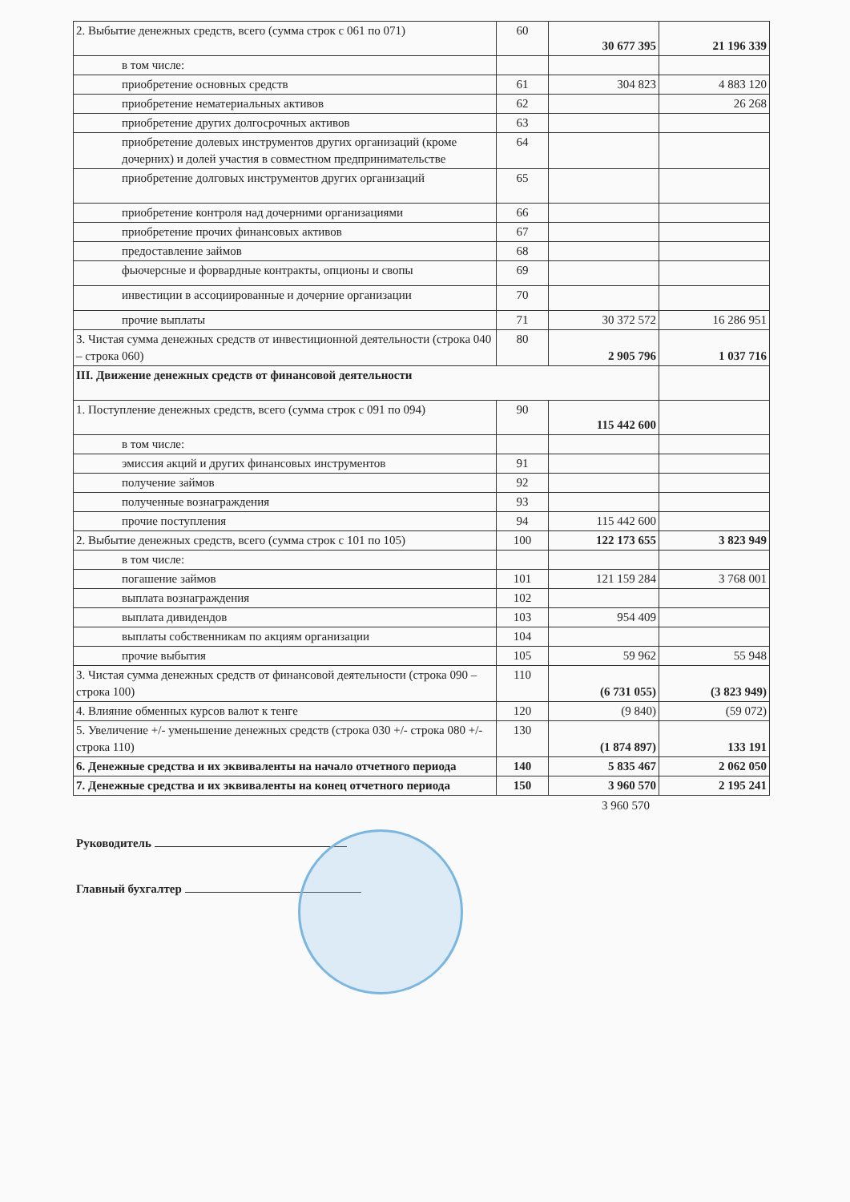| 2. Выбытие денежных средств, всего (сумма строк с 061 по 071) | 60 | 30 677 395 | 21 196 339 |
| в том числе: | | | |
| приобретение основных средств | 61 | 304 823 | 4 883 120 |
| приобретение нематериальных активов | 62 | | 26 268 |
| приобретение других долгосрочных активов | 63 | | |
| приобретение долевых инструментов других организаций (кроме дочерних) и долей участия в совместном предпринимательстве | 64 | | |
| приобретение долговых инструментов других организаций | 65 | | |
| приобретение контроля над дочерними организациями | 66 | | |
| приобретение прочих финансовых активов | 67 | | |
| предоставление займов | 68 | | |
| фьючерсные и форвардные контракты, опционы и свопы | 69 | | |
| инвестиции в ассоциированные и дочерние организации | 70 | | |
| прочие выплаты | 71 | 30 372 572 | 16 286 951 |
| 3. Чистая сумма денежных средств от инвестиционной деятельности (строка 040 – строка 060) | 80 | 2 905 796 | 1 037 716 |
| III. Движение денежных средств от финансовой деятельности | | | |
| 1. Поступление денежных средств, всего (сумма строк с 091 по 094) | 90 | 115 442 600 | |
| в том числе: | | | |
| эмиссия акций и других финансовых инструментов | 91 | | |
| получение займов | 92 | | |
| полученные вознаграждения | 93 | | |
| прочие поступления | 94 | 115 442 600 | |
| 2. Выбытие денежных средств, всего (сумма строк с 101 по 105) | 100 | 122 173 655 | 3 823 949 |
| в том числе: | | | |
| погашение займов | 101 | 121 159 284 | 3 768 001 |
| выплата вознаграждения | 102 | | |
| выплата дивидендов | 103 | 954 409 | |
| выплаты собственникам по акциям организации | 104 | | |
| прочие выбытия | 105 | 59 962 | 55 948 |
| 3. Чистая сумма денежных средств от финансовой деятельности (строка 090 – строка 100) | 110 | (6 731 055) | (3 823 949) |
| 4. Влияние обменных курсов валют к тенге | 120 | (9 840) | (59 072) |
| 5. Увеличение +/- уменьшение денежных средств (строка 030 +/- строка 080 +/- строка 110) | 130 | (1 874 897) | 133 191 |
| 6. Денежные средства и их эквиваленты на начало отчетного периода | 140 | 5 835 467 | 2 062 050 |
| 7. Денежные средства и их эквиваленты на конец отчетного периода | 150 | 3 960 570 | 2 195 241 |
3 960 570
Руководитель
Главный бухгалтер